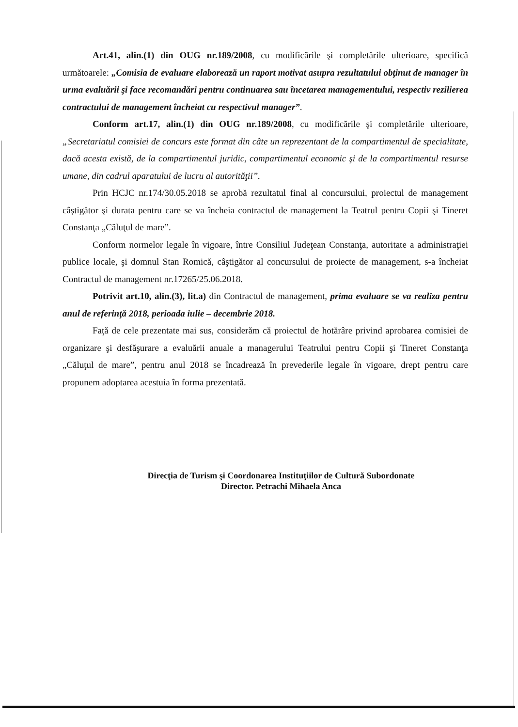Art.41, alin.(1) din OUG nr.189/2008, cu modificările şi completările ulterioare, specifică următoarele: „Comisia de evaluare elaborează un raport motivat asupra rezultatului obţinut de manager în urma evaluării şi face recomandări pentru continuarea sau încetarea managementului, respectiv rezilierea contractului de management încheiat cu respectivul manager”.
Conform art.17, alin.(1) din OUG nr.189/2008, cu modificările şi completările ulterioare, „Secretariatul comisiei de concurs este format din câte un reprezentant de la compartimentul de specialitate, dacă acesta există, de la compartimentul juridic, compartimentul economic şi de la compartimentul resurse umane, din cadrul aparatului de lucru al autorităţii”.
Prin HCJC nr.174/30.05.2018 se aprobă rezultatul final al concursului, proiectul de management câştigător şi durata pentru care se va încheia contractul de management la Teatrul pentru Copii şi Tineret Constanţa „Căluţul de mare”.
Conform normelor legale în vigoare, între Consiliul Judeţean Constanţa, autoritate a administraţiei publice locale, şi domnul Stan Romică, câştigător al concursului de proiecte de management, s-a încheiat Contractul de management nr.17265/25.06.2018.
Potrivit art.10, alin.(3), lit.a) din Contractul de management, prima evaluare se va realiza pentru anul de referinţă 2018, perioada iulie – decembrie 2018.
Faţă de cele prezentate mai sus, considerăm că proiectul de hotărâre privind aprobarea comisiei de organizare şi desfăşurare a evaluării anuale a managerului Teatrului pentru Copii şi Tineret Constanţa „Căluţul de mare”, pentru anul 2018 se încadrează în prevederile legale în vigoare, drept pentru care propunem adoptarea acestuia în forma prezentată.
Direcţia de Turism şi Coordonarea Instituţiilor de Cultură Subordonate
Director. Petrachi Mihaela Anca